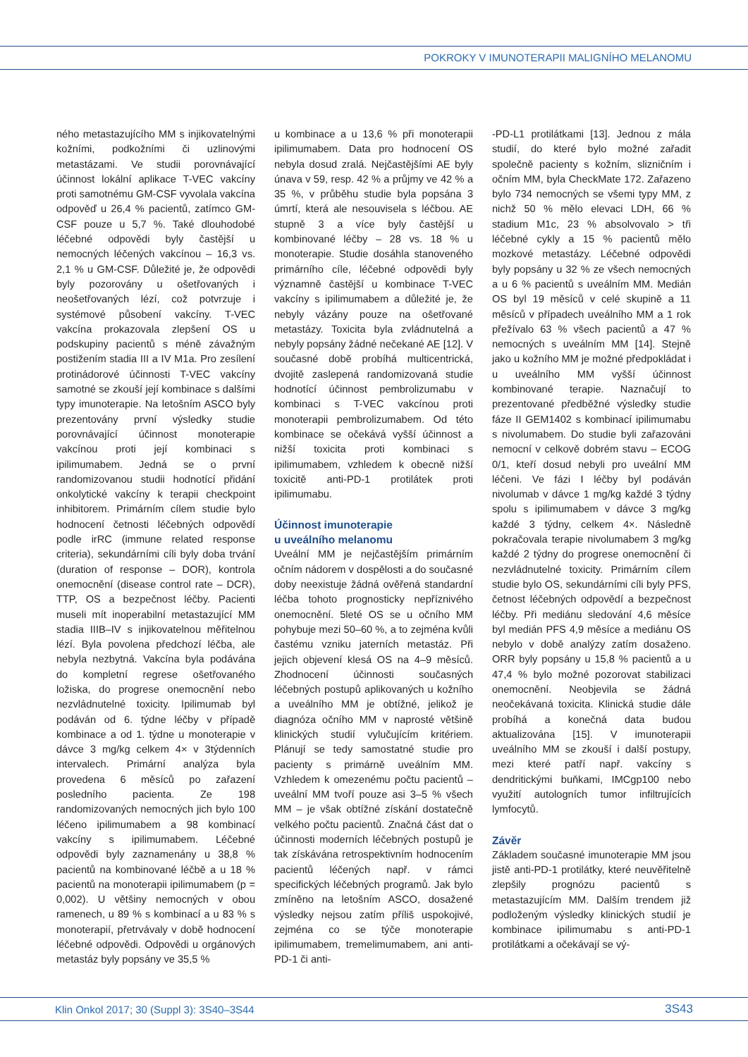POKROKY V IMUNOTERAPII MALIGNÍHO MELANOMU
ného metastazujícího MM s injikovatelnými kožními, podkožními či uzlinovými metastázami. Ve studii porovnávající účinnost lokální aplikace T-VEC vakcíny proti samotnému GM-CSF vyvolala vakcína odpověď u 26,4 % pacientů, zatímco GM-CSF pouze u 5,7 %. Také dlouhodobé léčebné odpovědi byly častější u nemocných léčených vakcínou – 16,3 vs. 2,1 % u GM-CSF. Důležité je, že odpovědi byly pozorovány u ošetřovaných i neošetřovaných lézí, což potvrzuje i systémové působení vakcíny. T-VEC vakcína prokazovala zlepšení OS u podskupiny pacientů s méně závažným postižením stadia III a IV M1a. Pro zesílení protinádorové účinnosti T-VEC vakcíny samotné se zkouší její kombinace s dalšími typy imunoterapie. Na letošním ASCO byly prezentovány první výsledky studie porovnávající účinnost monoterapie vakcínou proti její kombinaci s ipilimumabem. Jedná se o první randomizovanou studii hodnotící přidání onkolytické vakcíny k terapii checkpoint inhibitorem. Primárním cílem studie bylo hodnocení četnosti léčebných odpovědí podle irRC (immune related response criteria), sekundárními cíli byly doba trvání (duration of response – DOR), kontrola onemocnění (disease control rate – DCR), TTP, OS a bezpečnost léčby. Pacienti museli mít inoperabilní metastazující MM stadia IIIB–IV s injikovatelnou měřitelnou lézí. Byla povolena předchozí léčba, ale nebyla nezbytná. Vakcína byla podávána do kompletní regrese ošetřovaného ložiska, do progrese onemocnění nebo nezvládnutelné toxicity. Ipilimumab byl podáván od 6. týdne léčby v případě kombinace a od 1. týdne u monoterapie v dávce 3 mg/kg celkem 4× v 3týdenních intervalech. Primární analýza byla provedena 6 měsíců po zařazení posledního pacienta. Ze 198 randomizovaných nemocných jich bylo 100 léčeno ipilimumabem a 98 kombinací vakcíny s ipilimumabem. Léčebné odpovědi byly zaznamenány u 38,8 % pacientů na kombinované léčbě a u 18 % pacientů na monoterapii ipilimumabem (p = 0,002). U většiny nemocných v obou ramenech, u 89 % s kombinací a u 83 % s monoterapií, přetrvávaly v době hodnocení léčebné odpovědi. Odpovědi u orgánových metastáz byly popsány ve 35,5 %
u kombinace a u 13,6 % při monoterapii ipilimumabem. Data pro hodnocení OS nebyla dosud zralá. Nejčastějšími AE byly únava v 59, resp. 42 % a průjmy ve 42 % a 35 %, v průběhu studie byla popsána 3 úmrtí, která ale nesouvisela s léčbou. AE stupně 3 a více byly častější u kombinované léčby – 28 vs. 18 % u monoterapie. Studie dosáhla stanoveného primárního cíle, léčebné odpovědi byly významně častější u kombinace T-VEC vakcíny s ipilimumabem a důležité je, že nebyly vázány pouze na ošetřované metastázy. Toxicita byla zvládnutelná a nebyly popsány žádné nečekané AE [12]. V současné době probíhá multicentrická, dvojitě zaslepená randomizovaná studie hodnotící účinnost pembrolizumabu v kombinaci s T-VEC vakcínou proti monoterapii pembrolizumabem. Od této kombinace se očekává vyšší účinnost a nižší toxicita proti kombinaci s ipilimumabem, vzhledem k obecně nižší toxicitě anti-PD-1 protilátek proti ipilimumabu.
Účinnost imunoterapie
u uveálního melanomu
Uveální MM je nejčastějším primárním očním nádorem v dospělosti a do současné doby neexistuje žádná ověřená standardní léčba tohoto prognosticky nepříznivého onemocnění. 5leté OS se u očního MM pohybuje mezi 50–60 %, a to zejména kvůli častému vzniku jaterních metastáz. Při jejich objevení klesá OS na 4–9 měsíců. Zhodnocení účinnosti současných léčebných postupů aplikovaných u kožního a uveálního MM je obtížné, jelikož je diagnóza očního MM v naprosté většině klinických studií vylučujícím kritériem. Plánují se tedy samostatné studie pro pacienty s primárně uveálním MM. Vzhledem k omezenému počtu pacientů – uveální MM tvoří pouze asi 3–5 % všech MM – je však obtížné získání dostatečně velkého počtu pacientů. Značná část dat o účinnosti moderních léčebných postupů je tak získávána retrospektivním hodnocením pacientů léčených např. v rámci specifických léčebných programů. Jak bylo zmíněno na letošním ASCO, dosažené výsledky nejsou zatím příliš uspokojivé, zejména co se týče monoterapie ipilimumabem, tremelimumabem, ani anti-PD-1 či anti-
-PD-L1 protilátkami [13]. Jednou z mála studií, do které bylo možné zařadit společně pacienty s kožním, slizničním i očním MM, byla CheckMate 172. Zařazeno bylo 734 nemocných se všemi typy MM, z nichž 50 % mělo elevaci LDH, 66 % stadium M1c, 23 % absolvovalo > tři léčebné cykly a 15 % pacientů mělo mozkové metastázy. Léčebné odpovědi byly popsány u 32 % ze všech nemocných a u 6 % pacientů s uveálním MM. Medián OS byl 19 měsíců v celé skupině a 11 měsíců v případech uveálního MM a 1 rok přežívalo 63 % všech pacientů a 47 % nemocných s uveálním MM [14]. Stejně jako u kožního MM je možné předpokládat i u uveálního MM vyšší účinnost kombinované terapie. Naznačují to prezentované předběžné výsledky studie fáze II GEM1402 s kombinací ipilimumabu s nivolumabem. Do studie byli zařazováni nemocní v celkově dobrém stavu – ECOG 0/1, kteří dosud nebyli pro uveální MM léčeni. Ve fázi I léčby byl podáván nivolumab v dávce 1 mg/kg každé 3 týdny spolu s ipilimumabem v dávce 3 mg/kg každé 3 týdny, celkem 4×. Následně pokračovala terapie nivolumabem 3 mg/kg každé 2 týdny do progrese onemocnění či nezvládnutelné toxicity. Primárním cílem studie bylo OS, sekundárními cíli byly PFS, četnost léčebných odpovědí a bezpečnost léčby. Při mediánu sledování 4,6 měsíce byl medián PFS 4,9 měsíce a mediánu OS nebylo v době analýzy zatím dosaženo. ORR byly popsány u 15,8 % pacientů a u 47,4 % bylo možné pozorovat stabilizaci onemocnění. Neobjevila se žádná neočekávaná toxicita. Klinická studie dále probíhá a konečná data budou aktualizována [15]. V imunoterapii uveálního MM se zkouší i další postupy, mezi které patří např. vakcíny s dendritickými buňkami, IMCgp100 nebo využití autologních tumor infiltrujících lymfocytů.
Závěr
Základem současné imunoterapie MM jsou jistě anti-PD-1 protilátky, které neuvěřitelně zlepšily prognózu pacientů s metastazujícím MM. Dalším trendem již podloženým výsledky klinických studií je kombinace ipilimumabu s anti-PD-1 protilátkami a očekávají se vý-
Klin Onkol 2017; 30 (Suppl 3): 3S40–3S44 3S43